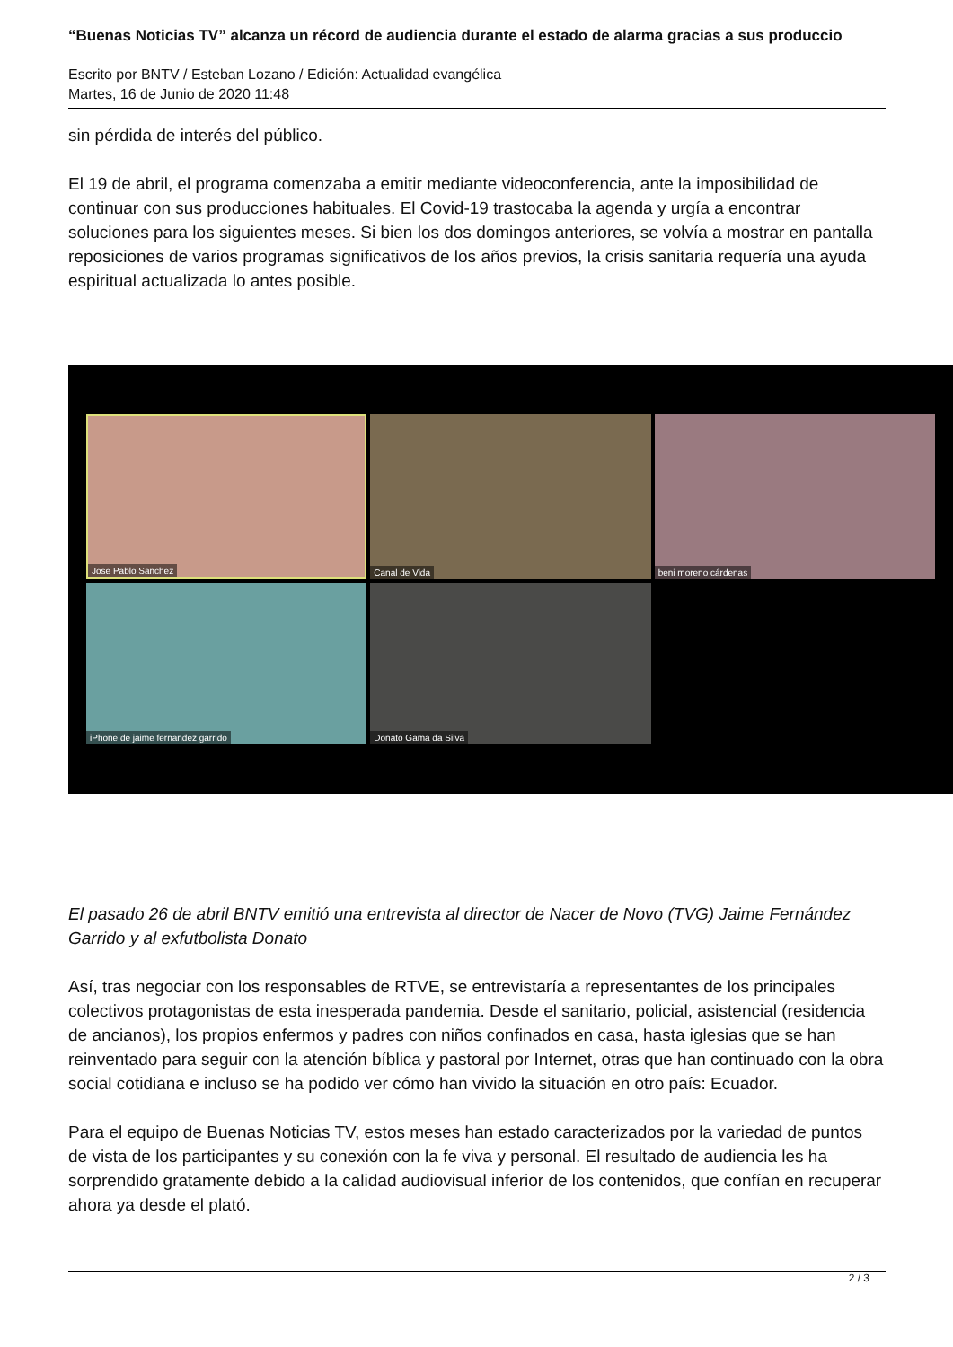“Buenas Noticias TV” alcanza un récord de audiencia durante el estado de alarma gracias a sus produccio
Escrito por BNTV / Esteban Lozano / Edición: Actualidad evangélica
Martes, 16 de Junio de 2020 11:48
sin pérdida de interés del público.
El 19 de abril, el programa comenzaba a emitir mediante videoconferencia, ante la imposibilidad de continuar con sus producciones habituales. El Covid-19 trastocaba la agenda y urgía a encontrar soluciones para los siguientes meses. Si bien los dos domingos anteriores, se volvía a mostrar en pantalla reposiciones de varios programas significativos de los años previos, la crisis sanitaria requería una ayuda espiritual actualizada lo antes posible.
Jose Pablo Sanchez
Canal de Vida
beni moreno cárdenas
iPhone de jaime fernandez garrido
Donato Gama da Silva
El pasado 26 de abril BNTV emitió una entrevista al director de Nacer de Novo (TVG) Jaime Fernández Garrido y al exfutbolista Donato
Así, tras negociar con los responsables de RTVE, se entrevistaría a representantes de los principales colectivos protagonistas de esta inesperada pandemia. Desde el sanitario, policial, asistencial (residencia de ancianos), los propios enfermos y padres con niños confinados en casa, hasta iglesias que se han reinventado para seguir con la atención bíblica y pastoral por Internet, otras que han continuado con la obra social cotidiana e incluso se ha podido ver cómo han vivido la situación en otro país: Ecuador.
Para el equipo de Buenas Noticias TV, estos meses han estado caracterizados por la variedad de puntos de vista de los participantes y su conexión con la fe viva y personal. El resultado de audiencia les ha sorprendido gratamente debido a la calidad audiovisual inferior de los contenidos, que confían en recuperar ahora ya desde el plató.
2 / 3